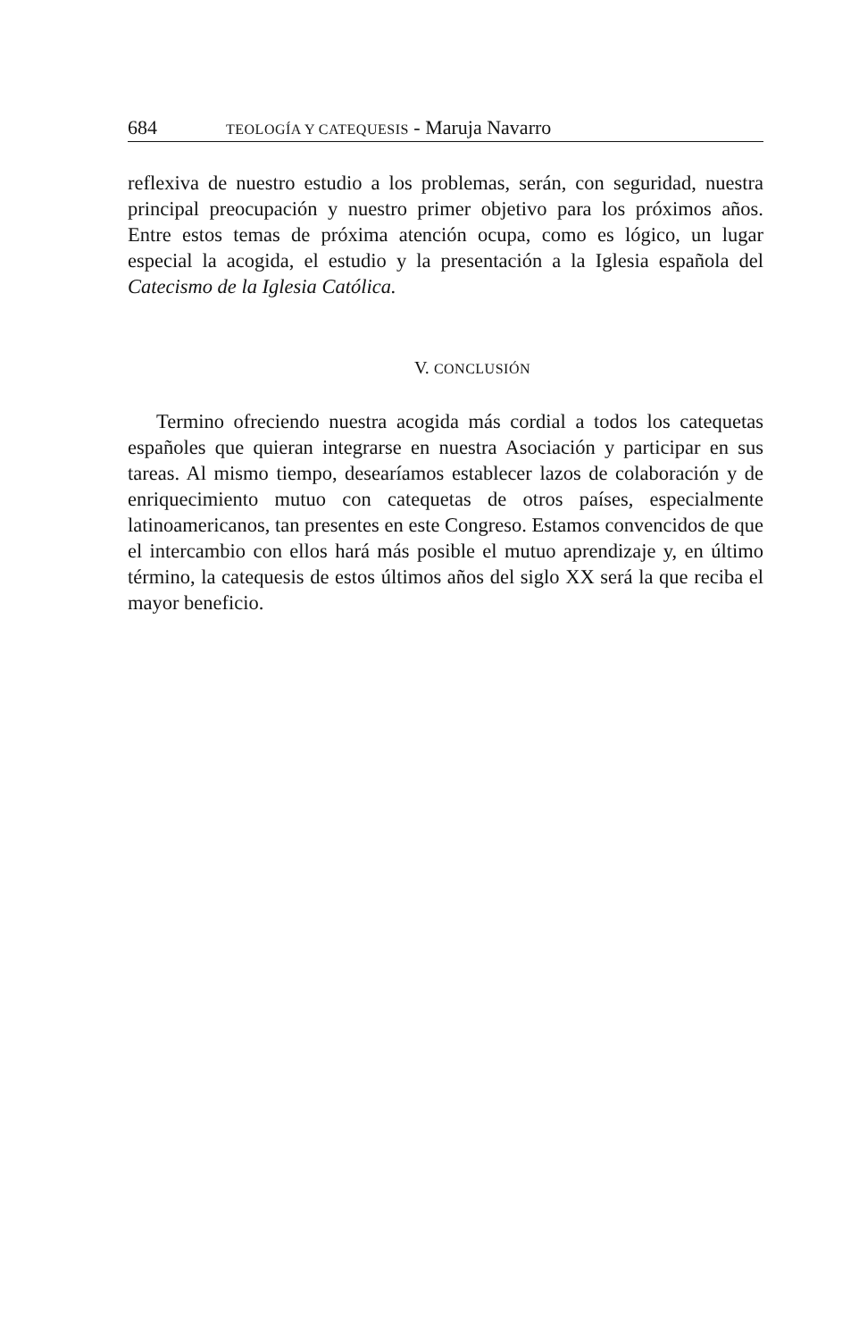684 TEOLOGÍA Y CATEQUESIS - Maruja Navarro
reflexiva de nuestro estudio a los problemas, serán, con seguridad, nuestra principal preocupación y nuestro primer objetivo para los próximos años. Entre estos temas de próxima atención ocupa, como es lógico, un lugar especial la acogida, el estudio y la presentación a la Iglesia española del Catecismo de la Iglesia Católica.
V. CONCLUSIÓN
Termino ofreciendo nuestra acogida más cordial a todos los catequetas españoles que quieran integrarse en nuestra Asociación y participar en sus tareas. Al mismo tiempo, desearíamos establecer lazos de colaboración y de enriquecimiento mutuo con catequetas de otros países, especialmente latinoamericanos, tan presentes en este Congreso. Estamos convencidos de que el intercambio con ellos hará más posible el mutuo aprendizaje y, en último término, la catequesis de estos últimos años del siglo XX será la que reciba el mayor beneficio.